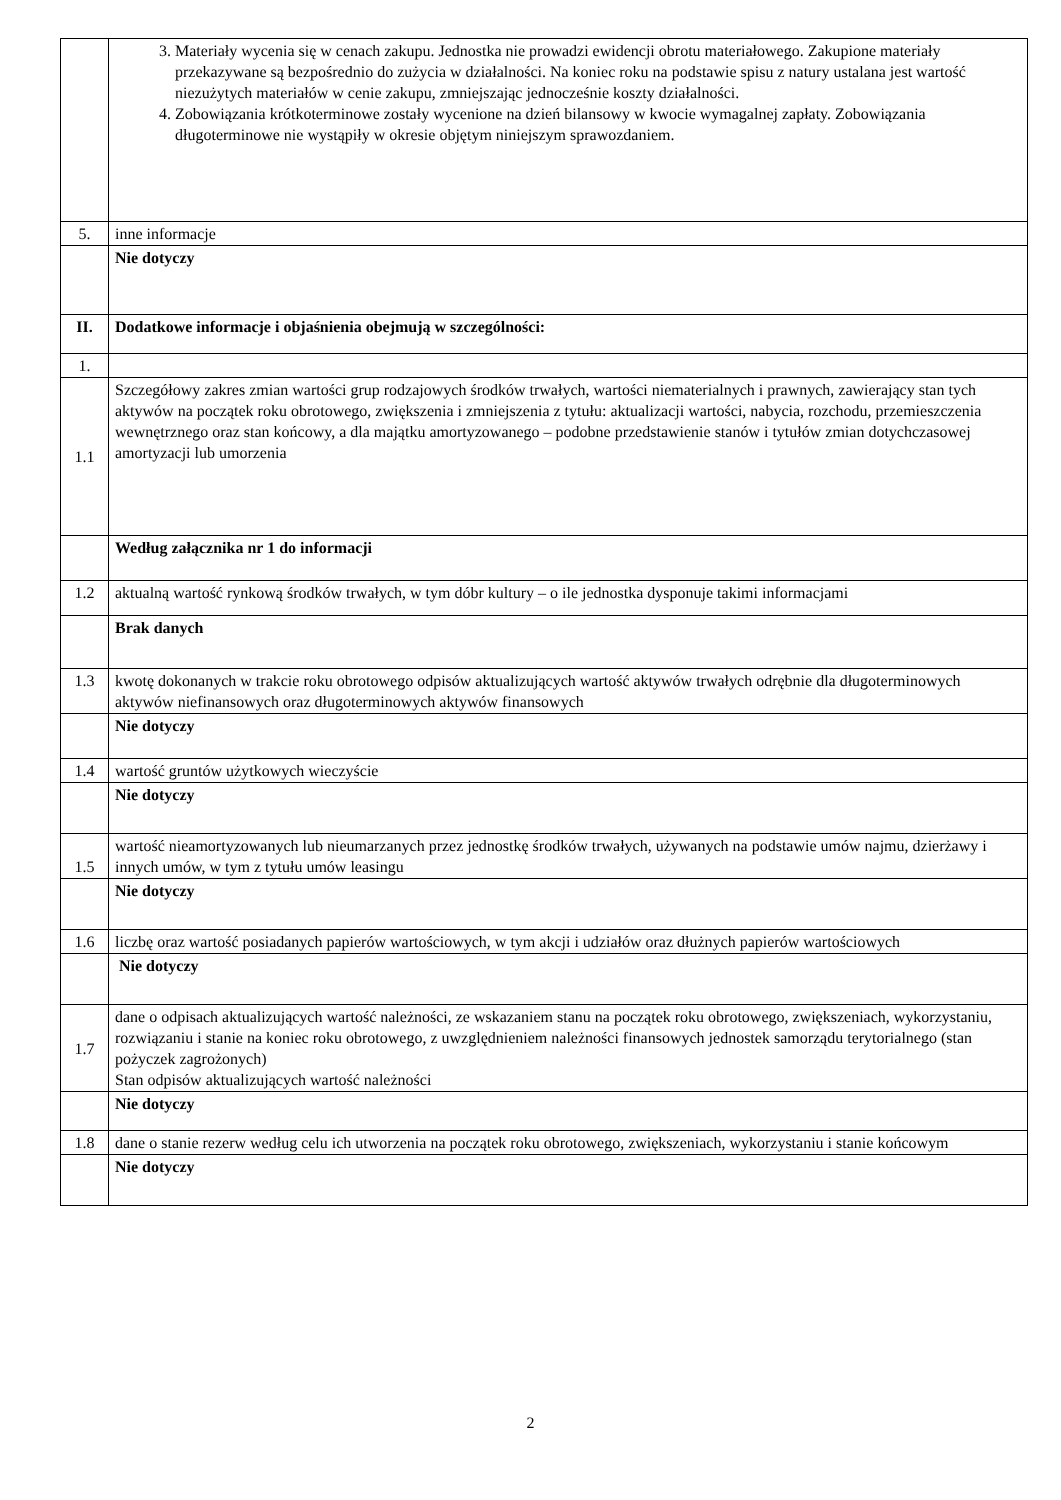| | 3. Materiały wycenia się w cenach zakupu. Jednostka nie prowadzi ewidencji obrotu materiałowego. Zakupione materiały przekazywane są bezpośrednio do zużycia w działalności. Na koniec roku na podstawie spisu z natury ustalana jest wartość niezużytych materiałów w cenie zakupu, zmniejszając jednocześnie koszty działalności. 4. Zobowiązania krótkoterminowe zostały wycenione na dzień bilansowy w kwocie wymagalnej zapłaty. Zobowiązania długoterminowe nie wystąpiły w okresie objętym niniejszym sprawozdaniem. |
| 5. | inne informacje |
| | Nie dotyczy |
| II. | Dodatkowe informacje i objaśnienia obejmują w szczególności: |
| 1. | |
| 1.1 | Szczegółowy zakres zmian wartości grup rodzajowych środków trwałych, wartości niematerialnych i prawnych, zawierający stan tych aktywów na początek roku obrotowego, zwiększenia i zmniejszenia z tytułu: aktualizacji wartości, nabycia, rozchodu, przemieszczenia wewnętrznego oraz stan końcowy, a dla majątku amortyzowanego – podobne przedstawienie stanów i tytułów zmian dotychczasowej amortyzacji lub umorzenia |
| | Według załącznika nr 1 do informacji |
| 1.2 | aktualną wartość rynkową środków trwałych, w tym dóbr kultury – o ile jednostka dysponuje takimi informacjami |
| | Brak danych |
| 1.3 | kwotę dokonanych w trakcie roku obrotowego odpisów aktualizujących wartość aktywów trwałych odrębnie dla długoterminowych aktywów niefinansowych oraz długoterminowych aktywów finansowych |
| | Nie dotyczy |
| 1.4 | wartość gruntów użytkowych wieczyście |
| | Nie dotyczy |
| 1.5 | wartość nieamortyzowanych lub nieumarzanych przez jednostkę środków trwałych, używanych na podstawie umów najmu, dzierżawy i innych umów, w tym z tytułu umów leasingu |
| | Nie dotyczy |
| 1.6 | liczbę oraz wartość posiadanych papierów wartościowych, w tym akcji i udziałów oraz dłużnych papierów wartościowych |
| | Nie dotyczy |
| 1.7 | dane o odpisach aktualizujących wartość należności, ze wskazaniem stanu na początek roku obrotowego, zwiększeniach, wykorzystaniu, rozwiązaniu i stanie na koniec roku obrotowego, z uwzględnieniem należności finansowych jednostek samorządu terytorialnego (stan pożyczek zagrożonych) Stan odpisów aktualizujących wartość należności |
| | Nie dotyczy |
| 1.8 | dane o stanie rezerw według celu ich utworzenia na początek roku obrotowego, zwiększeniach, wykorzystaniu i stanie końcowym |
| | Nie dotyczy |
2